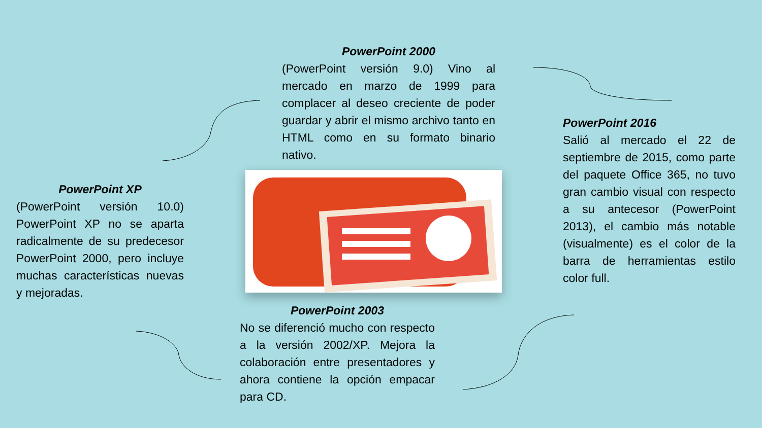PowerPoint 2000
(PowerPoint versión 9.0) Vino al mercado en marzo de 1999 para complacer al deseo creciente de poder guardar y abrir el mismo archivo tanto en HTML como en su formato binario nativo.
PowerPoint XP
(PowerPoint versión 10.0) PowerPoint XP no se aparta radicalmente de su predecesor PowerPoint 2000, pero incluye muchas características nuevas y mejoradas.
PowerPoint 2016
Salió al mercado el 22 de septiembre de 2015, como parte del paquete Office 365, no tuvo gran cambio visual con respecto a su antecesor (PowerPoint 2013), el cambio más notable (visualmente) es el color de la barra de herramientas estilo color full.
PowerPoint 2003
No se diferenció mucho con respecto a la versión 2002/XP. Mejora la colaboración entre presentadores y ahora contiene la opción empacar para CD.